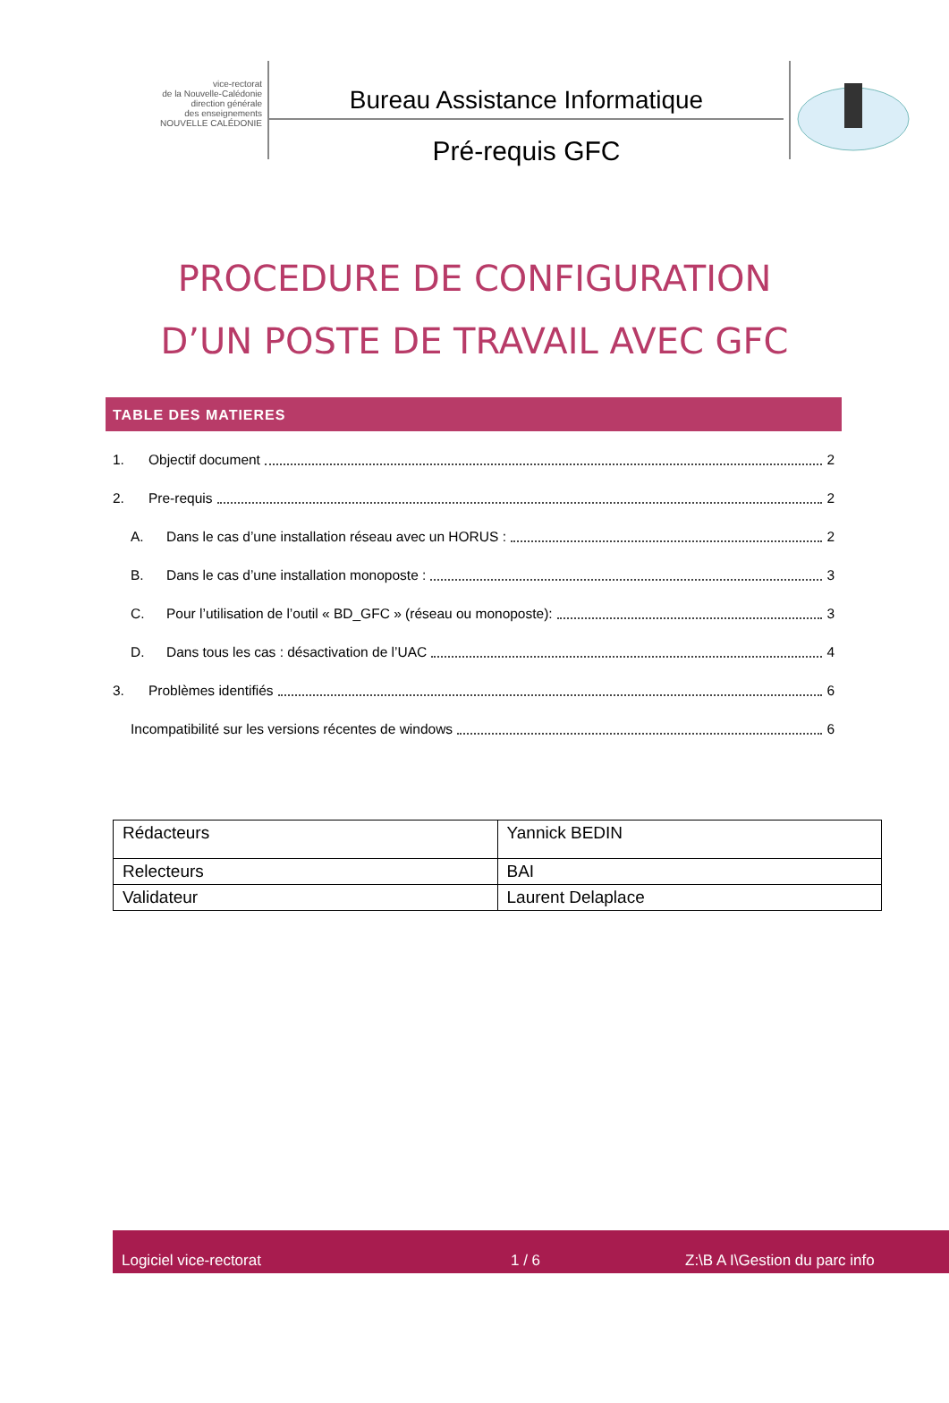vice-rectorat
de la Nouvelle-Calédonie
direction générale
des enseignements
NOUVELLE CALÉDONIE
Bureau Assistance Informatique
Pré-requis GFC
PROCEDURE DE CONFIGURATION
D’UN POSTE DE TRAVAIL AVEC GFC
TABLE DES MATIERES
1. Objectif document 2
2. Pre-requis 2
A. Dans le cas d’une installation réseau avec un HORUS : 2
B. Dans le cas d’une installation monoposte : 3
C. Pour l’utilisation de l’outil « BD_GFC » (réseau ou monoposte): 3
D. Dans tous les cas : désactivation de l’UAC 4
3. Problèmes identifiés 6
Incompatibilité sur les versions récentes de windows 6
| Rédacteurs | Yannick BEDIN |
| Relecteurs | BAI |
| Validateur | Laurent Delaplace |
Logiciel vice-rectorat 1 / 6 Z:\B A I\Gestion du parc info